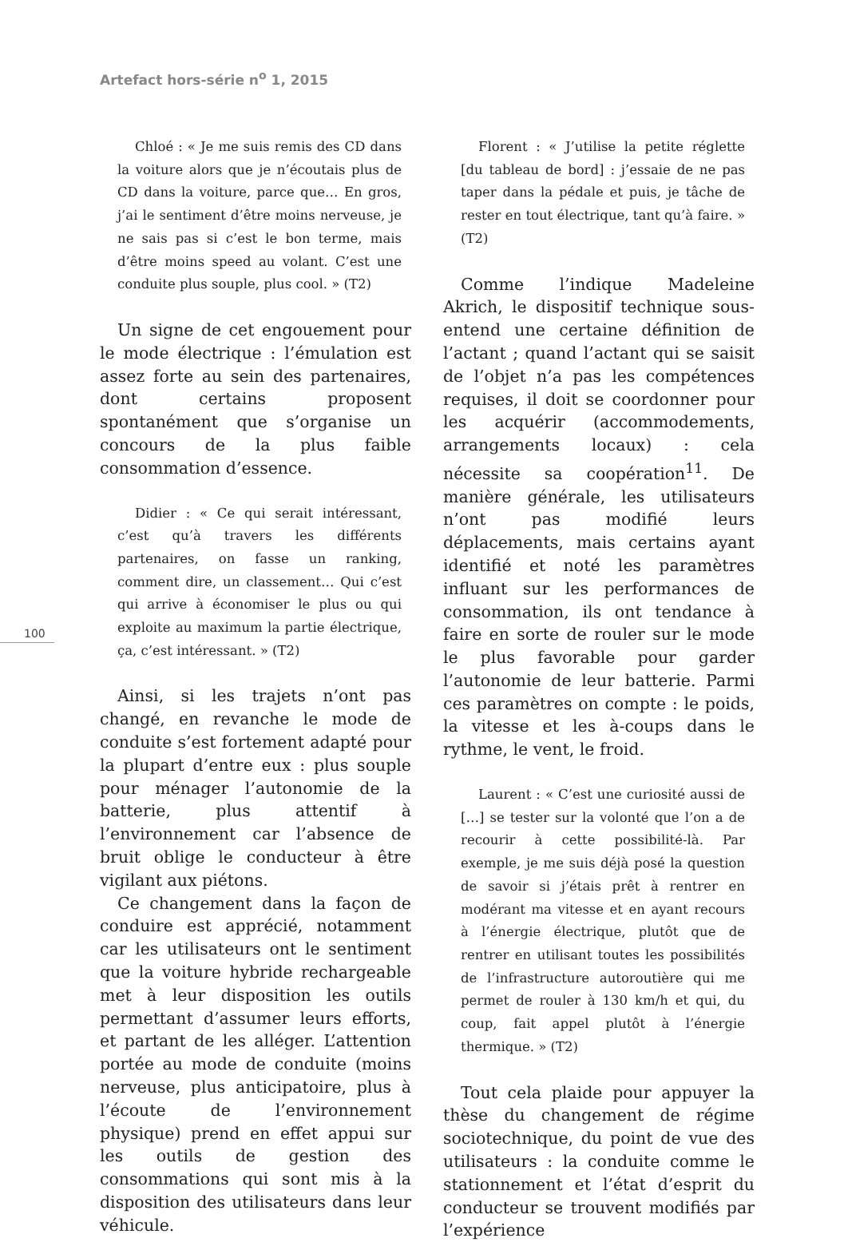Artefact hors-série n<sup>o</sup> 1, 2015
100
Chloé : « Je me suis remis des CD dans la voiture alors que je n’écoutais plus de CD dans la voiture, parce que… En gros, j’ai le sentiment d’être moins nerveuse, je ne sais pas si c’est le bon terme, mais d’être moins speed au volant. C’est une conduite plus souple, plus cool. » (T2)
Un signe de cet engouement pour le mode électrique : l’émulation est assez forte au sein des partenaires, dont certains proposent spontanément que s’organise un concours de la plus faible consommation d’essence.
Didier : « Ce qui serait intéressant, c’est qu’à travers les différents partenaires, on fasse un ranking, comment dire, un classement… Qui c’est qui arrive à économiser le plus ou qui exploite au maximum la partie électrique, ça, c’est intéressant. » (T2)
Ainsi, si les trajets n’ont pas changé, en revanche le mode de conduite s’est fortement adapté pour la plupart d’entre eux : plus souple pour ménager l’autonomie de la batterie, plus attentif à l’environnement car l’absence de bruit oblige le conducteur à être vigilant aux piétons.
Ce changement dans la façon de conduire est apprécié, notamment car les utilisateurs ont le sentiment que la voiture hybride rechargeable met à leur disposition les outils permettant d’assumer leurs efforts, et partant de les alléger. L’attention portée au mode de conduite (moins nerveuse, plus anticipatoire, plus à l’écoute de l’environnement physique) prend en effet appui sur les outils de gestion des consommations qui sont mis à la disposition des utilisateurs dans leur véhicule.
Florent : « J’utilise la petite réglette [du tableau de bord] : j’essaie de ne pas taper dans la pédale et puis, je tâche de rester en tout électrique, tant qu’à faire. » (T2)
Comme l’indique Madeleine Akrich, le dispositif technique sous-entend une certaine définition de l’actant ; quand l’actant qui se saisit de l’objet n’a pas les compétences requises, il doit se coordonner pour les acquérir (accommodements, arrangements locaux) : cela nécessite sa coopération<sup>11</sup>. De manière générale, les utilisateurs n’ont pas modifié leurs déplacements, mais certains ayant identifié et noté les paramètres influant sur les performances de consommation, ils ont tendance à faire en sorte de rouler sur le mode le plus favorable pour garder l’autonomie de leur batterie. Parmi ces paramètres on compte : le poids, la vitesse et les à-coups dans le rythme, le vent, le froid.
Laurent : « C’est une curiosité aussi de […] se tester sur la volonté que l’on a de recourir à cette possibilité-là. Par exemple, je me suis déjà posé la question de savoir si j’étais prêt à rentrer en modérant ma vitesse et en ayant recours à l’énergie électrique, plutôt que de rentrer en utilisant toutes les possibilités de l’infrastructure autoroutière qui me permet de rouler à 130 km/h et qui, du coup, fait appel plutôt à l’énergie thermique. » (T2)
Tout cela plaide pour appuyer la thèse du changement de régime sociotechnique, du point de vue des utilisateurs : la conduite comme le stationnement et l’état d’esprit du conducteur se trouvent modifiés par l’expérience